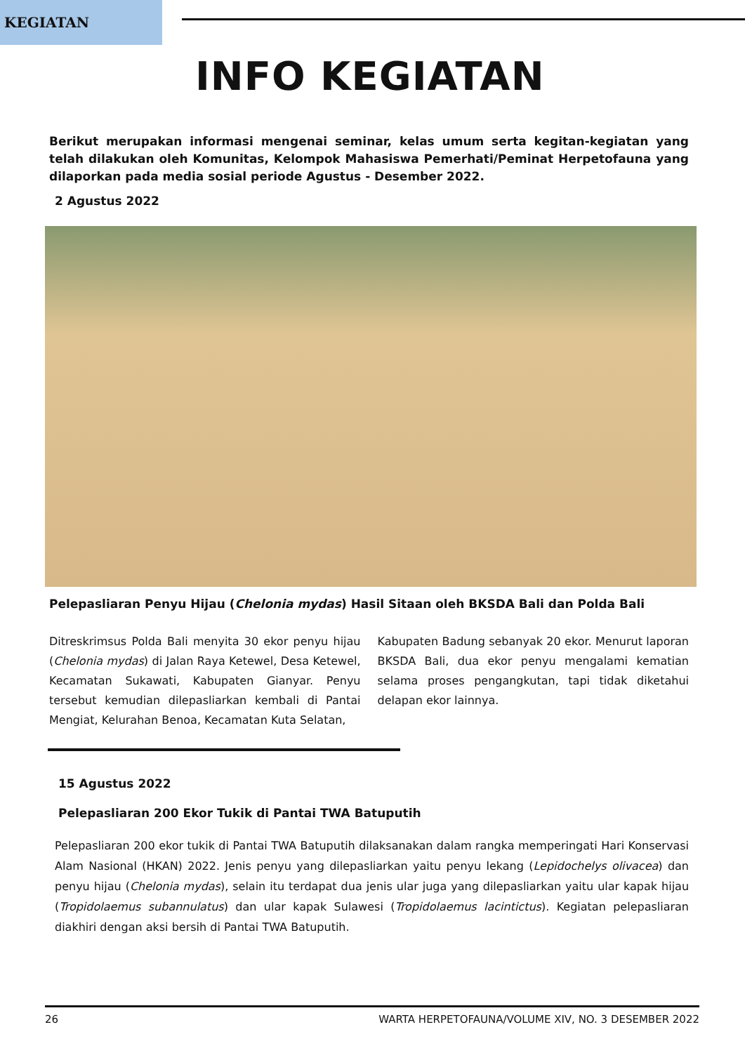KEGIATAN
INFO KEGIATAN
Berikut merupakan informasi mengenai seminar, kelas umum serta kegitan-kegiatan yang telah dilakukan oleh Komunitas, Kelompok Mahasiswa Pemerhati/Peminat Herpetofauna yang dilaporkan pada media sosial periode Agustus - Desember 2022.
2 Agustus 2022
Pelepasliaran Penyu Hijau (Chelonia mydas) Hasil Sitaan oleh BKSDA Bali dan Polda Bali
Ditreskrimsus Polda Bali menyita 30 ekor penyu hijau (Chelonia mydas) di Jalan Raya Ketewel, Desa Ketewel, Kecamatan Sukawati, Kabupaten Gianyar. Penyu tersebut kemudian dilepasliarkan kembali di Pantai Mengiat, Kelurahan Benoa, Kecamatan Kuta Selatan,
Kabupaten Badung sebanyak 20 ekor. Menurut laporan BKSDA Bali, dua ekor penyu mengalami kematian selama proses pengangkutan, tapi tidak diketahui delapan ekor lainnya.
15 Agustus 2022
Pelepasliaran 200 Ekor Tukik di Pantai TWA Batuputih
Pelepasliaran 200 ekor tukik di Pantai TWA Batuputih dilaksanakan dalam rangka memperingati Hari Konservasi Alam Nasional (HKAN) 2022. Jenis penyu yang dilepasliarkan yaitu penyu lekang (Lepidochelys olivacea) dan penyu hijau (Chelonia mydas), selain itu terdapat dua jenis ular juga yang dilepasliarkan yaitu ular kapak hijau (Tropidolaemus subannulatus) dan ular kapak Sulawesi (Tropidolaemus lacintictus). Kegiatan pelepasliaran diakhiri dengan aksi bersih di Pantai TWA Batuputih.
26 WARTA HERPETOFAUNA/VOLUME XIV, NO. 3 DESEMBER 2022